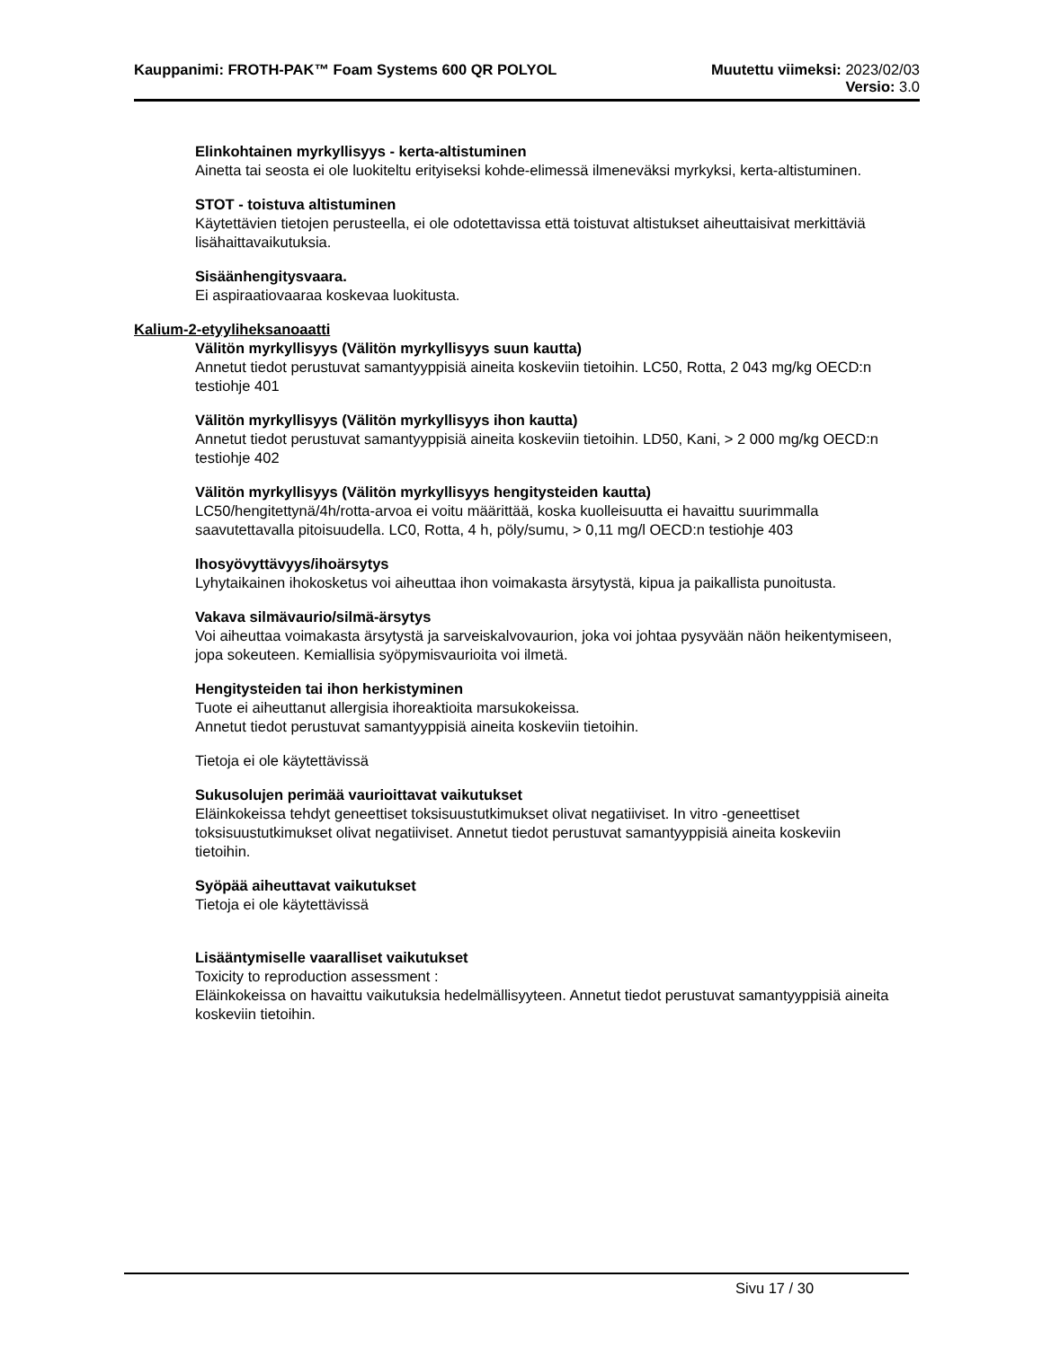Kauppanimi: FROTH-PAK™ Foam Systems 600 QR POLYOL Muutettu viimeksi: 2023/02/03
Versio: 3.0
Elinkohtainen myrkyllisyys - kerta-altistuminen
Ainetta tai seosta ei ole luokiteltu erityiseksi kohde-elimessä ilmeneväksi myrkyksi, kerta-altistuminen.
STOT - toistuva altistuminen
Käytettävien tietojen perusteella, ei ole odotettavissa että toistuvat altistukset aiheuttaisivat merkittäviä lisähaittavaikutuksia.
Sisäänhengitysvaara.
Ei aspiraatiovaaraa koskevaa luokitusta.
Kalium-2-etyyliheksanoaatti
Välitön myrkyllisyys (Välitön myrkyllisyys suun kautta)
Annetut tiedot perustuvat samantyyppisiä aineita koskeviin tietoihin. LC50, Rotta, 2 043 mg/kg OECD:n testiohje 401
Välitön myrkyllisyys (Välitön myrkyllisyys ihon kautta)
Annetut tiedot perustuvat samantyyppisiä aineita koskeviin tietoihin. LD50, Kani, > 2 000 mg/kg OECD:n testiohje 402
Välitön myrkyllisyys (Välitön myrkyllisyys hengitysteiden kautta)
LC50/hengitettynä/4h/rotta-arvoa ei voitu määrittää, koska kuolleisuutta ei havaittu suurimmalla saavutettavalla pitoisuudella. LC0, Rotta, 4 h, pöly/sumu, > 0,11 mg/l OECD:n testiohje 403
Ihosyövyttävyys/ihoärsytys
Lyhytaikainen ihokosketus voi aiheuttaa ihon voimakasta ärsytystä, kipua ja paikallista punoitusta.
Vakava silmävaurio/silmä-ärsytys
Voi aiheuttaa voimakasta ärsytystä ja sarveiskalvovaurion, joka voi johtaa pysyvään näön heikentymiseen, jopa sokeuteen. Kemiallisia syöpymisvaurioita voi ilmetä.
Hengitysteiden tai ihon herkistyminen
Tuote ei aiheuttanut allergisia ihoreaktioita marsukokeissa.
Annetut tiedot perustuvat samantyyppisiä aineita koskeviin tietoihin.
Tietoja ei ole käytettävissä
Sukusolujen perimää vaurioittavat vaikutukset
Eläinkokeissa tehdyt geneettiset toksisuustutkimukset olivat negatiiviset. In vitro -geneettiset toksisuustutkimukset olivat negatiiviset. Annetut tiedot perustuvat samantyyppisiä aineita koskeviin tietoihin.
Syöpää aiheuttavat vaikutukset
Tietoja ei ole käytettävissä
Lisääntymiselle vaaralliset vaikutukset
Toxicity to reproduction assessment :
Eläinkokeissa on havaittu vaikutuksia hedelmällisyyteen. Annetut tiedot perustuvat samantyyppisiä aineita koskeviin tietoihin.
Sivu 17 / 30